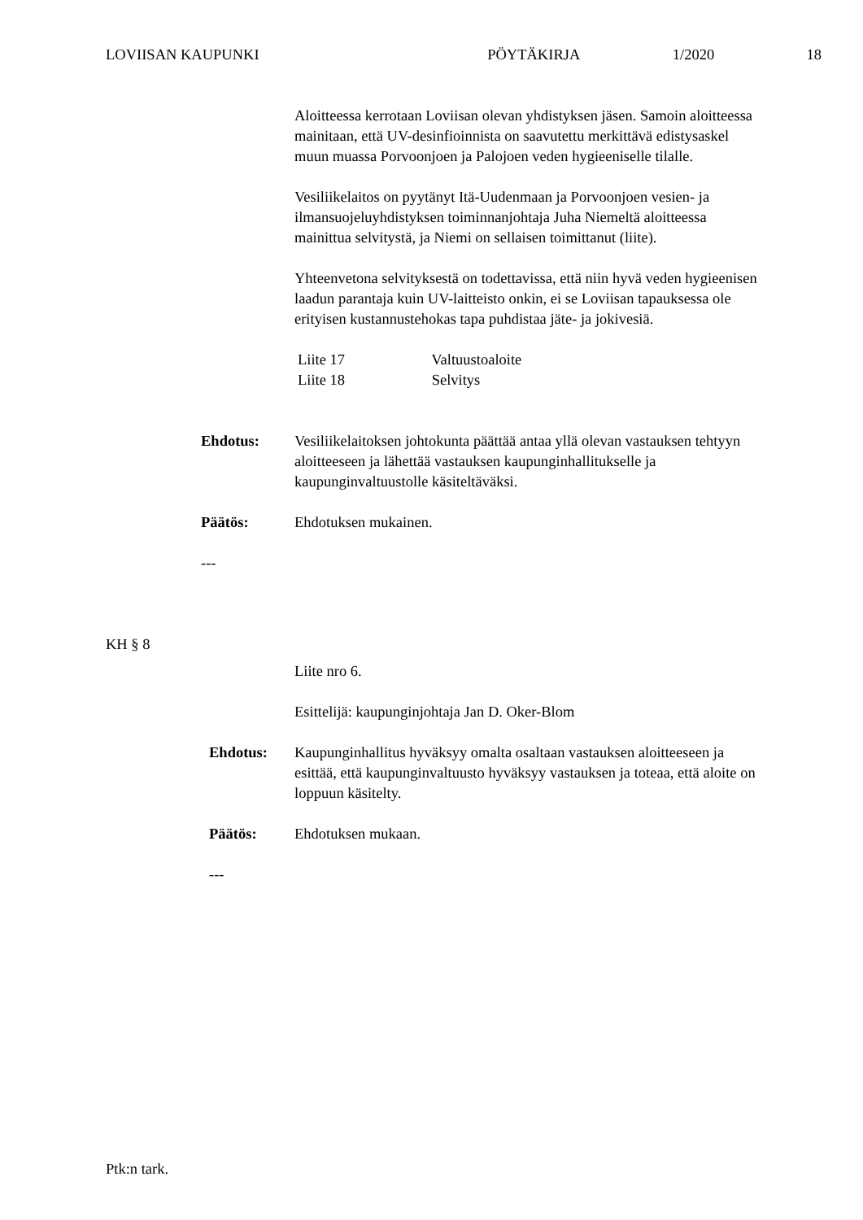LOVIISAN KAUPUNKI PÖYTÄKIRJA 1/2020 18
Aloitteessa kerrotaan Loviisan olevan yhdistyksen jäsen. Samoin aloitteessa mainitaan, että UV-desinfioinnista on saavutettu merkittävä edistysaskel muun muassa Porvoonjoen ja Palojoen veden hygieeniselle tilalle.
Vesiliikelaitos on pyytänyt Itä-Uudenmaan ja Porvoonjoen vesien- ja ilmansuojeluyhdistyksen toiminnanjohtaja Juha Niemeltä aloitteessa mainittua selvitystä, ja Niemi on sellaisen toimittanut (liite).
Yhteenvetona selvityksestä on todettavissa, että niin hyvä veden hygieenisen laadun parantaja kuin UV-laitteisto onkin, ei se Loviisan tapauksessa ole erityisen kustannustehokas tapa puhdistaa jäte- ja jokivesiä.
Liite 17 Valtuustoaloite
Liite 18 Selvitys
Ehdotus: Vesiliikelaitoksen johtokunta päättää antaa yllä olevan vastauksen tehtyyn aloitteeseen ja lähettää vastauksen kaupunginhallitukselle ja kaupunginvaltuustolle käsiteltäväksi.
Päätös: Ehdotuksen mukainen.
---
KH § 8
Liite nro 6.
Esittelijä: kaupunginjohtaja Jan D. Oker-Blom
Ehdotus: Kaupunginhallitus hyväksyy omalta osaltaan vastauksen aloitteeseen ja esittää, että kaupunginvaltuusto hyväksyy vastauksen ja toteaa, että aloite on loppuun käsitelty.
Päätös: Ehdotuksen mukaan.
---
Ptk:n tark.